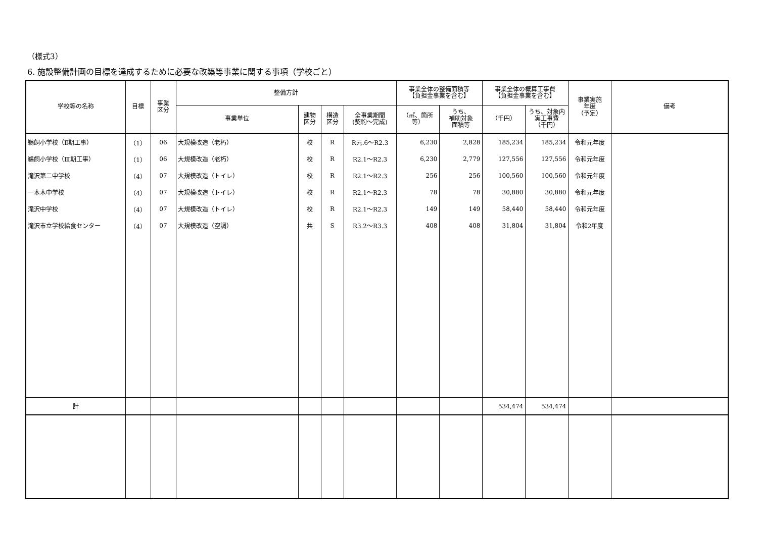（様式3）
6. 施設整備計画の目標を達成するために必要な改築等事業に関する事項（学校ごと）
| 学校等の名称 | 目標 | 事業 区分 | 整備方針 | | | | 事業全体の整備面積等 【負担金事業を含む】 | | 事業全体の概算工事費 【負担金事業を含む】 | | 事業実施 年度 （予定） | 備考 |
| --- | --- | --- | --- | --- | --- | --- | --- | --- | --- | --- | --- | --- |
| | | | 事業単位 | 建物 区分 | 構造 区分 | 全事業期間 (契約～完成) | （㎡、箇所 等） | うち、 補助対象 面積等 | （千円） | うち、対象内 実工事費 （千円） | | |
| 鵜飼小学校（Ⅱ期工事） | （1） | 06 | 大規模改造（老朽） | 校 | R | R元.6～R2.3 | 6,230 | 2,828 | 185,234 | 185,234 | 令和元年度 | |
| 鵜飼小学校（Ⅲ期工事） | （1） | 06 | 大規模改造（老朽） | 校 | R | R2.1～R2.3 | 6,230 | 2,779 | 127,556 | 127,556 | 令和元年度 | |
| 滝沢第二中学校 | （4） | 07 | 大規模改造（トイレ） | 校 | R | R2.1～R2.3 | 256 | 256 | 100,560 | 100,560 | 令和元年度 | |
| 一本木中学校 | （4） | 07 | 大規模改造（トイレ） | 校 | R | R2.1～R2.3 | 78 | 78 | 30,880 | 30,880 | 令和元年度 | |
| 滝沢中学校 | （4） | 07 | 大規模改造（トイレ） | 校 | R | R2.1～R2.3 | 149 | 149 | 58,440 | 58,440 | 令和元年度 | |
| 滝沢市立学校給食センター | （4） | 07 | 大規模改造（空調） | 共 | S | R3.2～R3.3 | 408 | 408 | 31,804 | 31,804 | 令和2年度 | |
| 計 | | | | | | | | | 534,474 | 534,474 | | |